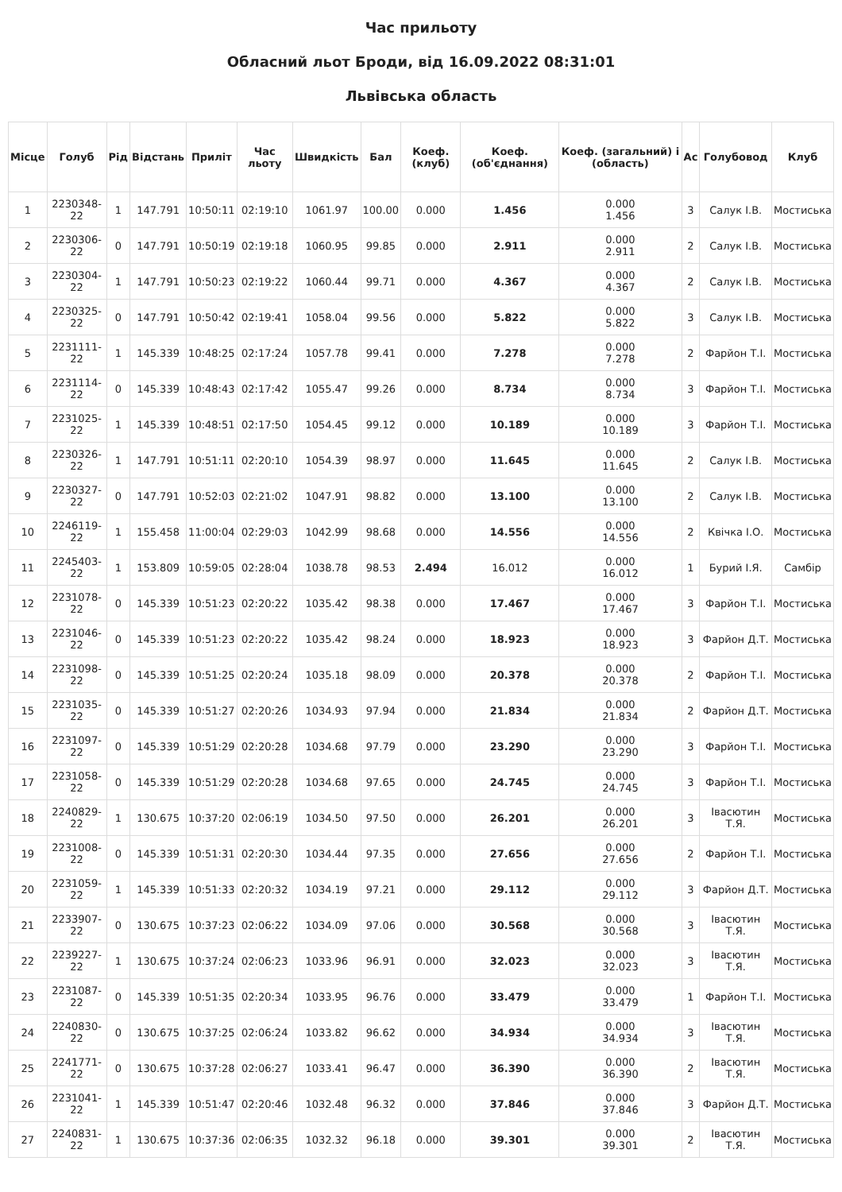Час прильоту
Обласний льот Броди, від 16.09.2022 08:31:01
Львівська область
| Місце | Голуб | Рід | Відстань | Приліт | Час льоту | Швидкість | Бал | Коеф. (клуб) | Коеф. (об'єднання) | Коеф. (загальний) і (область) | Ас | Голубовод | Клуб |
| --- | --- | --- | --- | --- | --- | --- | --- | --- | --- | --- | --- | --- | --- |
| 1 | 2230348-22 | 1 | 147.791 | 10:50:11 | 02:19:10 | 1061.97 | 100.00 | 0.000 | 1.456 | 0.000 1.456 | 3 | Салук І.В. | Мостиська |
| 2 | 2230306-22 | 0 | 147.791 | 10:50:19 | 02:19:18 | 1060.95 | 99.85 | 0.000 | 2.911 | 0.000 2.911 | 2 | Салук І.В. | Мостиська |
| 3 | 2230304-22 | 1 | 147.791 | 10:50:23 | 02:19:22 | 1060.44 | 99.71 | 0.000 | 4.367 | 0.000 4.367 | 2 | Салук І.В. | Мостиська |
| 4 | 2230325-22 | 0 | 147.791 | 10:50:42 | 02:19:41 | 1058.04 | 99.56 | 0.000 | 5.822 | 0.000 5.822 | 3 | Салук І.В. | Мостиська |
| 5 | 2231111-22 | 1 | 145.339 | 10:48:25 | 02:17:24 | 1057.78 | 99.41 | 0.000 | 7.278 | 0.000 7.278 | 2 | Фарйон Т.І. | Мостиська |
| 6 | 2231114-22 | 0 | 145.339 | 10:48:43 | 02:17:42 | 1055.47 | 99.26 | 0.000 | 8.734 | 0.000 8.734 | 3 | Фарйон Т.І. | Мостиська |
| 7 | 2231025-22 | 1 | 145.339 | 10:48:51 | 02:17:50 | 1054.45 | 99.12 | 0.000 | 10.189 | 0.000 10.189 | 3 | Фарйон Т.І. | Мостиська |
| 8 | 2230326-22 | 1 | 147.791 | 10:51:11 | 02:20:10 | 1054.39 | 98.97 | 0.000 | 11.645 | 0.000 11.645 | 2 | Салук І.В. | Мостиська |
| 9 | 2230327-22 | 0 | 147.791 | 10:52:03 | 02:21:02 | 1047.91 | 98.82 | 0.000 | 13.100 | 0.000 13.100 | 2 | Салук І.В. | Мостиська |
| 10 | 2246119-22 | 1 | 155.458 | 11:00:04 | 02:29:03 | 1042.99 | 98.68 | 0.000 | 14.556 | 0.000 14.556 | 2 | Квічка І.О. | Мостиська |
| 11 | 2245403-22 | 1 | 153.809 | 10:59:05 | 02:28:04 | 1038.78 | 98.53 | 2.494 | 16.012 | 0.000 16.012 | 1 | Бурий І.Я. | Самбір |
| 12 | 2231078-22 | 0 | 145.339 | 10:51:23 | 02:20:22 | 1035.42 | 98.38 | 0.000 | 17.467 | 0.000 17.467 | 3 | Фарйон Т.І. | Мостиська |
| 13 | 2231046-22 | 0 | 145.339 | 10:51:23 | 02:20:22 | 1035.42 | 98.24 | 0.000 | 18.923 | 0.000 18.923 | 3 | Фарйон Д.Т. | Мостиська |
| 14 | 2231098-22 | 0 | 145.339 | 10:51:25 | 02:20:24 | 1035.18 | 98.09 | 0.000 | 20.378 | 0.000 20.378 | 2 | Фарйон Т.І. | Мостиська |
| 15 | 2231035-22 | 0 | 145.339 | 10:51:27 | 02:20:26 | 1034.93 | 97.94 | 0.000 | 21.834 | 0.000 21.834 | 2 | Фарйон Д.Т. | Мостиська |
| 16 | 2231097-22 | 0 | 145.339 | 10:51:29 | 02:20:28 | 1034.68 | 97.79 | 0.000 | 23.290 | 0.000 23.290 | 3 | Фарйон Т.І. | Мостиська |
| 17 | 2231058-22 | 0 | 145.339 | 10:51:29 | 02:20:28 | 1034.68 | 97.65 | 0.000 | 24.745 | 0.000 24.745 | 3 | Фарйон Т.І. | Мостиська |
| 18 | 2240829-22 | 1 | 130.675 | 10:37:20 | 02:06:19 | 1034.50 | 97.50 | 0.000 | 26.201 | 0.000 26.201 | 3 | Івасютин Т.Я. | Мостиська |
| 19 | 2231008-22 | 0 | 145.339 | 10:51:31 | 02:20:30 | 1034.44 | 97.35 | 0.000 | 27.656 | 0.000 27.656 | 2 | Фарйон Т.І. | Мостиська |
| 20 | 2231059-22 | 1 | 145.339 | 10:51:33 | 02:20:32 | 1034.19 | 97.21 | 0.000 | 29.112 | 0.000 29.112 | 3 | Фарйон Д.Т. | Мостиська |
| 21 | 2233907-22 | 0 | 130.675 | 10:37:23 | 02:06:22 | 1034.09 | 97.06 | 0.000 | 30.568 | 0.000 30.568 | 3 | Івасютин Т.Я. | Мостиська |
| 22 | 2239227-22 | 1 | 130.675 | 10:37:24 | 02:06:23 | 1033.96 | 96.91 | 0.000 | 32.023 | 0.000 32.023 | 3 | Івасютин Т.Я. | Мостиська |
| 23 | 2231087-22 | 0 | 145.339 | 10:51:35 | 02:20:34 | 1033.95 | 96.76 | 0.000 | 33.479 | 0.000 33.479 | 1 | Фарйон Т.І. | Мостиська |
| 24 | 2240830-22 | 0 | 130.675 | 10:37:25 | 02:06:24 | 1033.82 | 96.62 | 0.000 | 34.934 | 0.000 34.934 | 3 | Івасютин Т.Я. | Мостиська |
| 25 | 2241771-22 | 0 | 130.675 | 10:37:28 | 02:06:27 | 1033.41 | 96.47 | 0.000 | 36.390 | 0.000 36.390 | 2 | Івасютин Т.Я. | Мостиська |
| 26 | 2231041-22 | 1 | 145.339 | 10:51:47 | 02:20:46 | 1032.48 | 96.32 | 0.000 | 37.846 | 0.000 37.846 | 3 | Фарйон Д.Т. | Мостиська |
| 27 | 2240831-22 | 1 | 130.675 | 10:37:36 | 02:06:35 | 1032.32 | 96.18 | 0.000 | 39.301 | 0.000 39.301 | 2 | Івасютин Т.Я. | Мостиська |